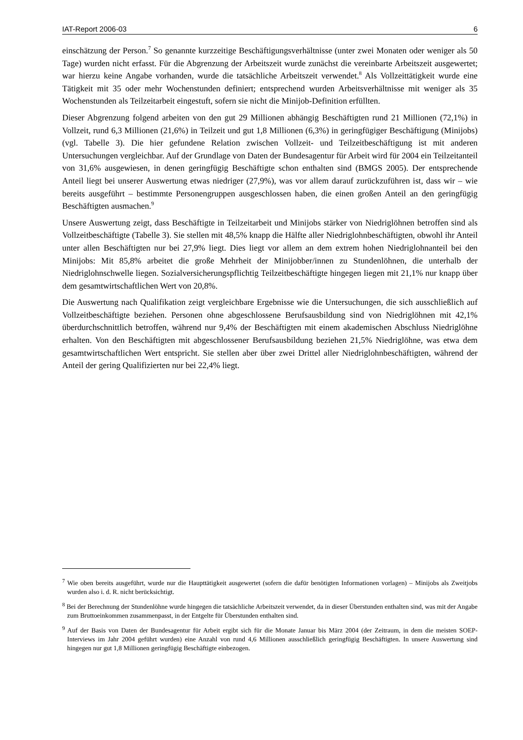IAT-Report 2006-03 6
einschätzung der Person.<sup>7</sup> So genannte kurzzeitige Beschäftigungsverhältnisse (unter zwei Monaten oder weniger als 50 Tage) wurden nicht erfasst. Für die Abgrenzung der Arbeitszeit wurde zunächst die vereinbarte Arbeitszeit ausgewertet; war hierzu keine Angabe vorhanden, wurde die tatsächliche Arbeitszeit verwendet.<sup>8</sup> Als Vollzeittätigkeit wurde eine Tätigkeit mit 35 oder mehr Wochenstunden definiert; entsprechend wurden Arbeitsverhältnisse mit weniger als 35 Wochenstunden als Teilzeitarbeit eingestuft, sofern sie nicht die Minijob-Definition erfüllten.
Dieser Abgrenzung folgend arbeiten von den gut 29 Millionen abhängig Beschäftigten rund 21 Millionen (72,1%) in Vollzeit, rund 6,3 Millionen (21,6%) in Teilzeit und gut 1,8 Millionen (6,3%) in geringfügiger Beschäftigung (Minijobs) (vgl. Tabelle 3). Die hier gefundene Relation zwischen Vollzeit- und Teilzeitbeschäftigung ist mit anderen Untersuchungen vergleichbar. Auf der Grundlage von Daten der Bundesagentur für Arbeit wird für 2004 ein Teilzeitanteil von 31,6% ausgewiesen, in denen geringfügig Beschäftigte schon enthalten sind (BMGS 2005). Der entsprechende Anteil liegt bei unserer Auswertung etwas niedriger (27,9%), was vor allem darauf zurückzuführen ist, dass wir – wie bereits ausgeführt – bestimmte Personengruppen ausgeschlossen haben, die einen großen Anteil an den geringfügig Beschäftigten ausmachen.<sup>9</sup>
Unsere Auswertung zeigt, dass Beschäftigte in Teilzeitarbeit und Minijobs stärker von Niedriglöhnen betroffen sind als Vollzeitbeschäftigte (Tabelle 3). Sie stellen mit 48,5% knapp die Hälfte aller Niedriglohnbeschäftigten, obwohl ihr Anteil unter allen Beschäftigten nur bei 27,9% liegt. Dies liegt vor allem an dem extrem hohen Niedriglohnanteil bei den Minijobs: Mit 85,8% arbeitet die große Mehrheit der Minijobber/innen zu Stundenlöhnen, die unterhalb der Niedriglohnschwelle liegen. Sozialversicherungspflichtig Teilzeitbeschäftigte hingegen liegen mit 21,1% nur knapp über dem gesamtwirtschaftlichen Wert von 20,8%.
Die Auswertung nach Qualifikation zeigt vergleichbare Ergebnisse wie die Untersuchungen, die sich ausschließlich auf Vollzeitbeschäftigte beziehen. Personen ohne abgeschlossene Berufsausbildung sind von Niedriglöhnen mit 42,1% überdurchschnittlich betroffen, während nur 9,4% der Beschäftigten mit einem akademischen Abschluss Niedriglöhne erhalten. Von den Beschäftigten mit abgeschlossener Berufsausbildung beziehen 21,5% Niedriglöhne, was etwa dem gesamtwirtschaftlichen Wert entspricht. Sie stellen aber über zwei Drittel aller Niedriglohnbeschäftigten, während der Anteil der gering Qualifizierten nur bei 22,4% liegt.
<sup>7</sup> Wie oben bereits ausgeführt, wurde nur die Haupttätigkeit ausgewertet (sofern die dafür benötigten Informationen vorlagen) – Minijobs als Zweitjobs wurden also i. d. R. nicht berücksichtigt.
<sup>8</sup> Bei der Berechnung der Stundenlöhne wurde hingegen die tatsächliche Arbeitszeit verwendet, da in dieser Überstunden enthalten sind, was mit der Angabe zum Bruttoeinkommen zusammenpasst, in der Entgelte für Überstunden enthalten sind.
<sup>9</sup> Auf der Basis von Daten der Bundesagentur für Arbeit ergibt sich für die Monate Januar bis März 2004 (der Zeitraum, in dem die meisten SOEP-Interviews im Jahr 2004 geführt wurden) eine Anzahl von rund 4,6 Millionen ausschließlich geringfügig Beschäftigten. In unsere Auswertung sind hingegen nur gut 1,8 Millionen geringfügig Beschäftigte einbezogen.